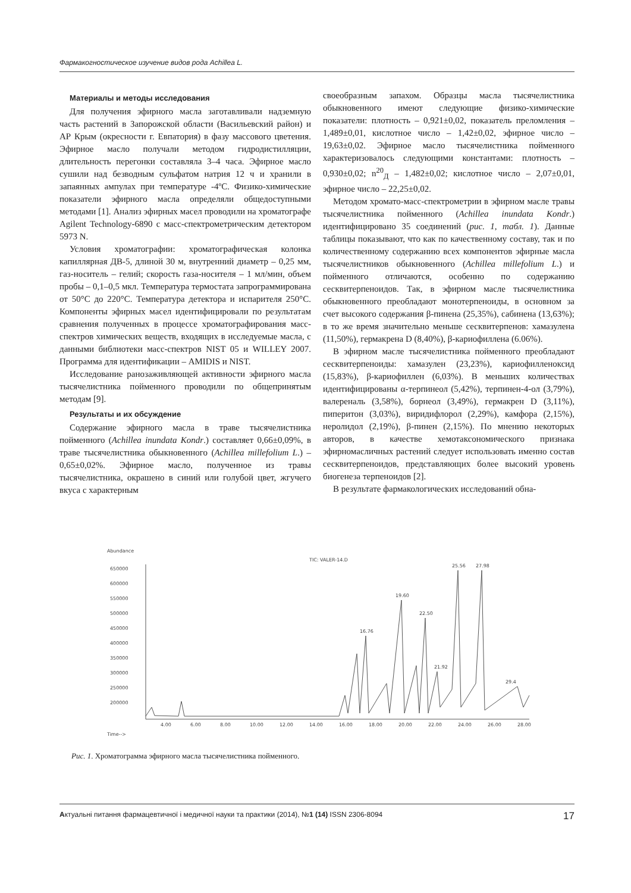Фармакогностическое изучение видов рода Achillea L.
Материалы и методы исследования
Для получения эфирного масла заготавливали надземную часть растений в Запорожской области (Васильевский район) и АР Крым (окресности г. Евпатория) в фазу массового цветения. Эфирное масло получали методом гидродистилляции, длительность перегонки составляла 3–4 часа. Эфирное масло сушили над безводным сульфатом натрия 12 ч и хранили в запаянных ампулах при температуре -4ºС. Физико-химические показатели эфирного масла определяли общедоступными методами [1]. Анализ эфирных масел проводили на хроматографе Agilent Technology-6890 с масс-спектрометрическим детектором 5973 N.
Условия хроматографии: хроматографическая колонка капиллярная ДВ-5, длиной 30 м, внутренний диаметр – 0,25 мм, газ-носитель – гелий; скорость газа-носителя – 1 мл/мин, объем пробы – 0,1–0,5 мкл. Температура термостата запрограммирована от 50°С до 220°С. Температура детектора и испарителя 250°С. Компоненты эфирных масел идентифицировали по результатам сравнения полученных в процессе хроматографирования масс-спектров химических веществ, входящих в исследуемые масла, с данными библиотеки масс-спектров NIST 05 и WILLEY 2007. Программа для идентификации – AMIDIS и NIST.
Исследование ранозаживляющей активности эфирного масла тысячелистника пойменного проводили по общепринятым методам [9].
Результаты и их обсуждение
Содержание эфирного масла в траве тысячелистника пойменного (Achillea inundata Kondr.) составляет 0,66±0,09%, в траве тысячелистника обыкновенного (Achillea millefolium L.) – 0,65±0,02%. Эфирное масло, полученное из травы тысячелистника, окрашено в синий или голубой цвет, жгучего вкуса с характерным
своеобразным запахом. Образцы масла тысячелистника обыкновенного имеют следующие физико-химические показатели: плотность – 0,921±0,02, показатель преломления – 1,489±0,01, кислотное число – 1,42±0,02, эфирное число – 19,63±0,02. Эфирное масло тысячелистника пойменного характеризовалось следующими константами: плотность – 0,930±0,02; n<sup>20</sup><sub>Д</sub> – 1,482±0,02; кислотное число – 2,07±0,01, эфирное число – 22,25±0,02.
Методом хромато-масс-спектрометрии в эфирном масле травы тысячелистника пойменного (Achillea inundata Kondr.) идентифицировано 35 соединений (рис. 1, табл. 1). Данные таблицы показывают, что как по качественному составу, так и по количественному содержанию всех компонентов эфирные масла тысячелистников обыкновенного (Achillea millefolium L.) и пойменного отличаются, особенно по содержанию сесквитерпеноидов. Так, в эфирном масле тысячелистника обыкновенного преобладают монотерпеноиды, в основном за счет высокого содержания β-пинена (25,35%), сабинена (13,63%); в то же время значительно меньше сесквитерпенов: хамазулена (11,50%), гермакрена D (8,40%), β-кариофиллена (6.06%).
В эфирном масле тысячелистника пойменного преобладают сесквитерпеноиды: хамазулен (23,23%), кариофилленоксид (15,83%), β-кариофиллен (6,03%). В меньших количествах идентифицированы α-терпинеол (5,42%), терпинен-4-ол (3,79%), валереналь (3,58%), борнеол (3,49%), гермакрен D (3,11%), пиперитон (3,03%), виридифлорол (2,29%), камфора (2,15%), неролидол (2,19%), β-пинен (2,15%). По мнению некоторых авторов, в качестве хемотаксономического признака эфирномасличных растений следует использовать именно состав сесквитерпеноидов, представляющих более высокий уровень биогенеза терпеноидов [2].
В результате фармакологических исследований обна-
Abundance
TIC: VALER-14.D
650000
600000
550000
500000
450000
400000
350000
300000
250000
200000
4.00
6.00
8.00
10.00
12.00
14.00
16.00
18.00
20.00
22.00
24.00
26.00
28.00
Time-->
16.76
19.60
22.50
25.56
27.98
21.92
29.4
Рис. 1. Хроматограмма эфирного масла тысячелистника пойменного.
Актуальні питання фармацевтичної і медичної науки та практики (2014), №1 (14) ISSN 2306-8094 17